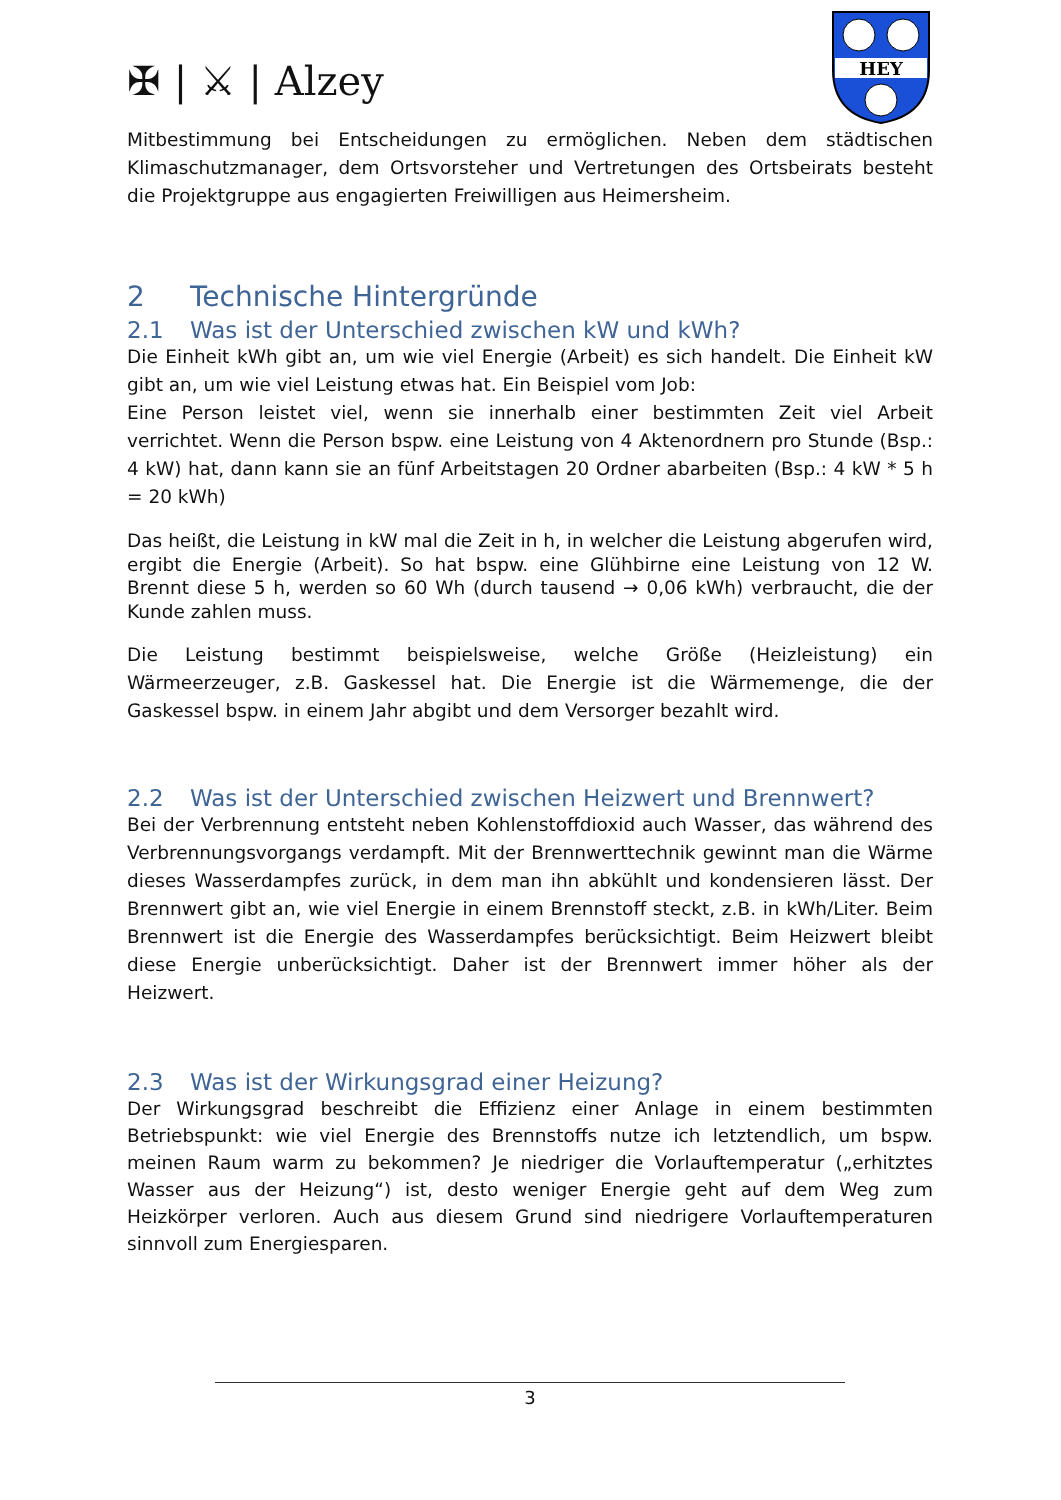✠ | ⚔ | Alzey
HEY
Mitbestimmung bei Entscheidungen zu ermöglichen. Neben dem städtischen Klimaschutzmanager, dem Ortsvorsteher und Vertretungen des Ortsbeirats besteht die Projektgruppe aus engagierten Freiwilligen aus Heimersheim.
2 Technische Hintergründe
2.1 Was ist der Unterschied zwischen kW und kWh?
Die Einheit kWh gibt an, um wie viel Energie (Arbeit) es sich handelt. Die Einheit kW gibt an, um wie viel Leistung etwas hat. Ein Beispiel vom Job:
Eine Person leistet viel, wenn sie innerhalb einer bestimmten Zeit viel Arbeit verrichtet. Wenn die Person bspw. eine Leistung von 4 Aktenordnern pro Stunde (Bsp.: 4 kW) hat, dann kann sie an fünf Arbeitstagen 20 Ordner abarbeiten (Bsp.: 4 kW * 5 h = 20 kWh)
Das heißt, die Leistung in kW mal die Zeit in h, in welcher die Leistung abgerufen wird, ergibt die Energie (Arbeit). So hat bspw. eine Glühbirne eine Leistung von 12 W. Brennt diese 5 h, werden so 60 Wh (durch tausend → 0,06 kWh) verbraucht, die der Kunde zahlen muss.
Die Leistung bestimmt beispielsweise, welche Größe (Heizleistung) ein Wärmeerzeuger, z.B. Gaskessel hat. Die Energie ist die Wärmemenge, die der Gaskessel bspw. in einem Jahr abgibt und dem Versorger bezahlt wird.
2.2 Was ist der Unterschied zwischen Heizwert und Brennwert?
Bei der Verbrennung entsteht neben Kohlenstoffdioxid auch Wasser, das während des Verbrennungsvorgangs verdampft. Mit der Brennwerttechnik gewinnt man die Wärme dieses Wasserdampfes zurück, in dem man ihn abkühlt und kondensieren lässt. Der Brennwert gibt an, wie viel Energie in einem Brennstoff steckt, z.B. in kWh/Liter. Beim Brennwert ist die Energie des Wasserdampfes berücksichtigt. Beim Heizwert bleibt diese Energie unberücksichtigt. Daher ist der Brennwert immer höher als der Heizwert.
2.3 Was ist der Wirkungsgrad einer Heizung?
Der Wirkungsgrad beschreibt die Effizienz einer Anlage in einem bestimmten Betriebspunkt: wie viel Energie des Brennstoffs nutze ich letztendlich, um bspw. meinen Raum warm zu bekommen? Je niedriger die Vorlauftemperatur („erhitztes Wasser aus der Heizung“) ist, desto weniger Energie geht auf dem Weg zum Heizkörper verloren. Auch aus diesem Grund sind niedrigere Vorlauftemperaturen sinnvoll zum Energiesparen.
3